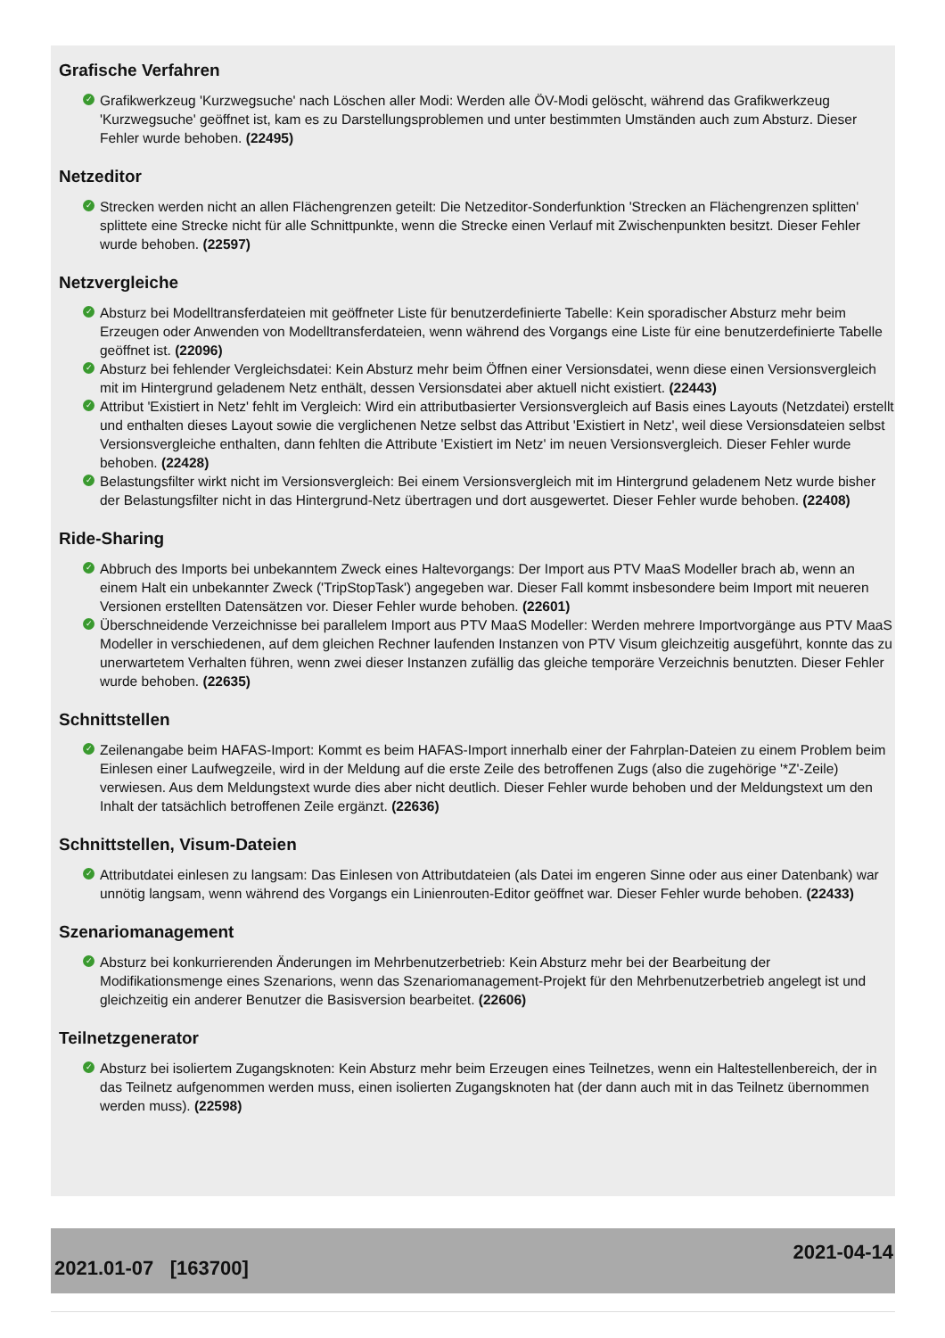Grafische Verfahren
✓ Grafikwerkzeug 'Kurzwegsuche' nach Löschen aller Modi: Werden alle ÖV-Modi gelöscht, während das Grafikwerkzeug 'Kurzwegsuche' geöffnet ist, kam es zu Darstellungsproblemen und unter bestimmten Umständen auch zum Absturz. Dieser Fehler wurde behoben. (22495)
Netzeditor
✓ Strecken werden nicht an allen Flächengrenzen geteilt: Die Netzeditor-Sonderfunktion 'Strecken an Flächengrenzen splitten' splittete eine Strecke nicht für alle Schnittpunkte, wenn die Strecke einen Verlauf mit Zwischenpunkten besitzt. Dieser Fehler wurde behoben. (22597)
Netzvergleiche
✓ Absturz bei Modelltransferdateien mit geöffneter Liste für benutzerdefinierte Tabelle: Kein sporadischer Absturz mehr beim Erzeugen oder Anwenden von Modelltransferdateien, wenn während des Vorgangs eine Liste für eine benutzerdefinierte Tabelle geöffnet ist. (22096)
✓ Absturz bei fehlender Vergleichsdatei: Kein Absturz mehr beim Öffnen einer Versionsdatei, wenn diese einen Versionsvergleich mit im Hintergrund geladenem Netz enthält, dessen Versionsdatei aber aktuell nicht existiert. (22443)
✓ Attribut 'Existiert in Netz' fehlt im Vergleich: Wird ein attributbasierter Versionsvergleich auf Basis eines Layouts (Netzdatei) erstellt und enthalten dieses Layout sowie die verglichenen Netze selbst das Attribut 'Existiert in Netz', weil diese Versionsdateien selbst Versionsvergleiche enthalten, dann fehlten die Attribute 'Existiert im Netz' im neuen Versionsvergleich. Dieser Fehler wurde behoben. (22428)
✓ Belastungsfilter wirkt nicht im Versionsvergleich: Bei einem Versionsvergleich mit im Hintergrund geladenem Netz wurde bisher der Belastungsfilter nicht in das Hintergrund-Netz übertragen und dort ausgewertet. Dieser Fehler wurde behoben. (22408)
Ride-Sharing
✓ Abbruch des Imports bei unbekanntem Zweck eines Haltevorgangs: Der Import aus PTV MaaS Modeller brach ab, wenn an einem Halt ein unbekannter Zweck ('TripStopTask') angegeben war. Dieser Fall kommt insbesondere beim Import mit neueren Versionen erstellten Datensätzen vor. Dieser Fehler wurde behoben. (22601)
✓ Überschneidende Verzeichnisse bei parallelem Import aus PTV MaaS Modeller: Werden mehrere Importvorgänge aus PTV MaaS Modeller in verschiedenen, auf dem gleichen Rechner laufenden Instanzen von PTV Visum gleichzeitig ausgeführt, konnte das zu unerwartetem Verhalten führen, wenn zwei dieser Instanzen zufällig das gleiche temporäre Verzeichnis benutzten. Dieser Fehler wurde behoben. (22635)
Schnittstellen
✓ Zeilenangabe beim HAFAS-Import: Kommt es beim HAFAS-Import innerhalb einer der Fahrplan-Dateien zu einem Problem beim Einlesen einer Laufwegzeile, wird in der Meldung auf die erste Zeile des betroffenen Zugs (also die zugehörige '*Z'-Zeile) verwiesen. Aus dem Meldungstext wurde dies aber nicht deutlich. Dieser Fehler wurde behoben und der Meldungstext um den Inhalt der tatsächlich betroffenen Zeile ergänzt. (22636)
Schnittstellen, Visum-Dateien
✓ Attributdatei einlesen zu langsam: Das Einlesen von Attributdateien (als Datei im engeren Sinne oder aus einer Datenbank) war unnötig langsam, wenn während des Vorgangs ein Linienrouten-Editor geöffnet war. Dieser Fehler wurde behoben. (22433)
Szenariomanagement
✓ Absturz bei konkurrierenden Änderungen im Mehrbenutzerbetrieb: Kein Absturz mehr bei der Bearbeitung der Modifikationsmenge eines Szenarions, wenn das Szenariomanagement-Projekt für den Mehrbenutzerbetrieb angelegt ist und gleichzeitig ein anderer Benutzer die Basisversion bearbeitet. (22606)
Teilnetzgenerator
✓ Absturz bei isoliertem Zugangsknoten: Kein Absturz mehr beim Erzeugen eines Teilnetzes, wenn ein Haltestellenbereich, der in das Teilnetz aufgenommen werden muss, einen isolierten Zugangsknoten hat (der dann auch mit in das Teilnetz übernommen werden muss). (22598)
2021.01-07 [163700] 2021-04-14